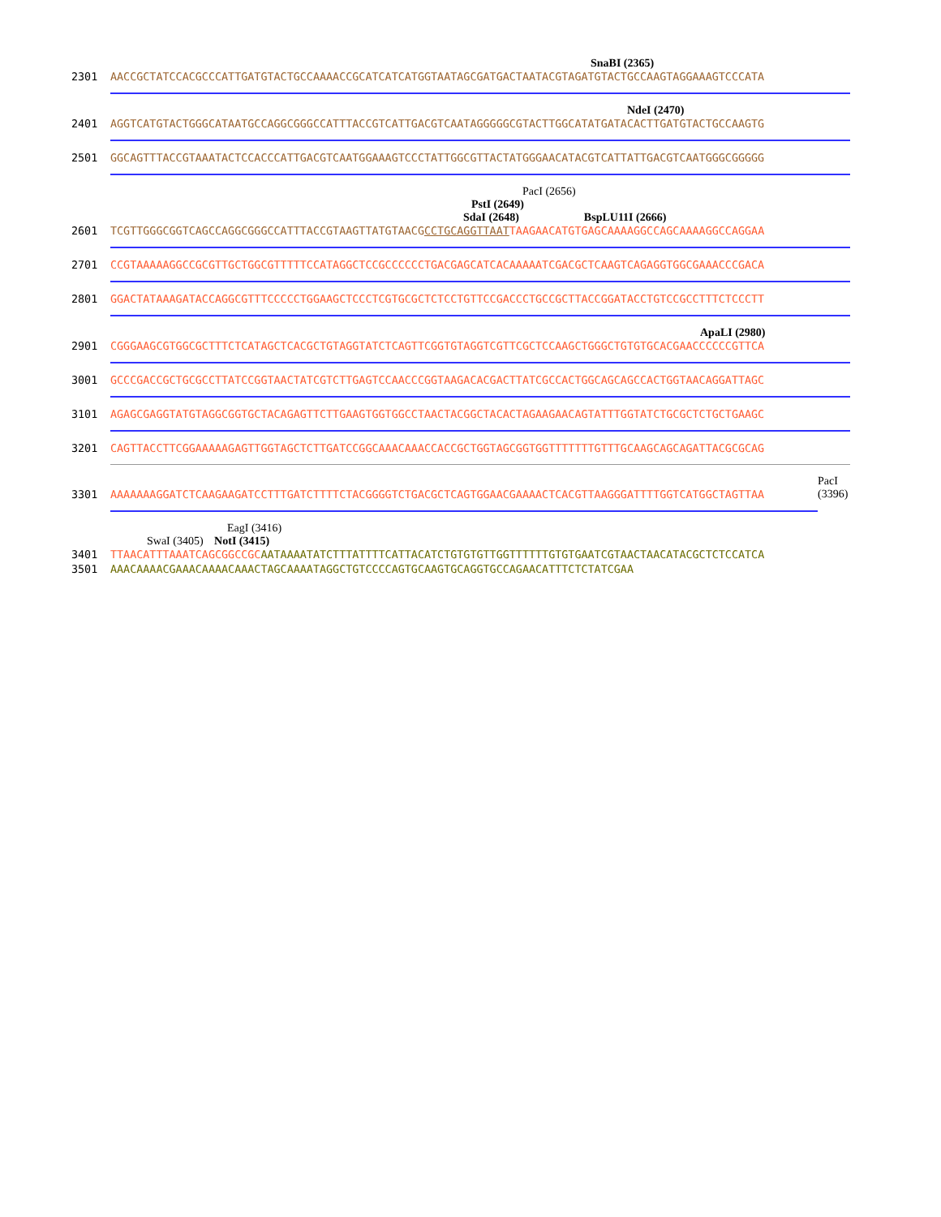SnaBI (2365)
2301 AACCGCTATCCACGCCCATTGATGTACTGCCAAAACCGCATCATCATGGTAATAGCGATGACTAATACGTAGATGTACTGCCAAGTAGGAAAGTCCCATA
NdeI (2470)
2401 AGGTCATGTACTGGGCATAATGCCAGGCGGGCCATTTACCGTCATTGACGTCAATAGGGGGCGTACTTGGCATATGATACACTTGATGTACTGCCAAGTG
2501 GGCAGTTTACCGTAAATACTCCACCCATTGACGTCAATGGAAAGTCCCTATTGGCGTTACTATGGGAACATACGTCATTATTGACGTCAATGGGCGGGGG
PacI (2656)
PstI (2649)
SdaI (2648) BspLU11I (2666)
2601 TCGTTGGGCGGTCAGCCAGGCGGGCCATTTACCGTAAGTTATGTAACGCCTGCAGGTTAAT TAAGAACATGTGAGCAAAAGGCCAGCAAAAGGCCAGGAA
2701 CCGTAAAAAGGCCGCGTTGCTGGCGTTTTTCCATAGGCTCCGCCCCCCTGACGAGCATCACAAAAATCGACGCTCAAGTCAGAGGTGGCGAAACCCGACA
2801 GGACTATAAAGATACCAGGCGTTTCCCCCTGGAAGCTCCCTCGTGCGCTCTCCTGTTCCGACCCTGCCGCTTACCGGATACCTGTCCGCCTTTCTCCCTT
ApaLI (2980)
2901 CGGGAAGCGTGGCGCTTTCTCATAGCTCACGCTGTAGGTATCTCAGTTCGGTGTAGGTCGTTCGCTCCAAGCTGGGCTGTGTGCACGAACCCCCCGTTCA
3001 GCCCGACCGCTGCGCCTTATCCGGTAACTATCGTCTTGAGTCCAACCCGGTAAGACACGACTTATCGCCACTGGCAGCAGCCACTGGTAACAGGATTAGC
3101 AGAGCGAGGTATGTAGGCGGTGCTACAGAGTTCTTGAAGTGGTGGCCTAACTACGGCTACACTAGAAGAACAGTATTTGGTATCTGCGCTCTGCTGAAGC
3201 CAGTTACCTTCGGAAAAAGAGTTGGTAGCTCTTGATCCGGCAAACAAACCACCGCTGGTAGCGGTGGTTTTTTTGTTTGCAAGCAGCAGATTACGCGCAG
PacI (3396)
3301 AAAAAAAGGATCTCAAGAAGATCCTTTGATCTTTTCTACGGGGTCTGACGCTCAGTGGAACGAAAACTCACGTTAAGGGATTTTGGTCATGGCTAGTTAA
EagI (3416)
SwaI (3405) NotI (3415)
3401 TTAACATTTAAATCAGCGGCCGC AATAAAATATCTTTATTTTCATTACATCTGTGTGTTGGTTTTTTGTGTGAATCGTAACTAACATACGCTCTCCATCA
3501 AAACAAAACGAAACAAAACAAACTAGCAAAATAGGCTGTCCCCAGTGCAAGTGCAGGTGCCAGAACATTTCTCTATCGAA